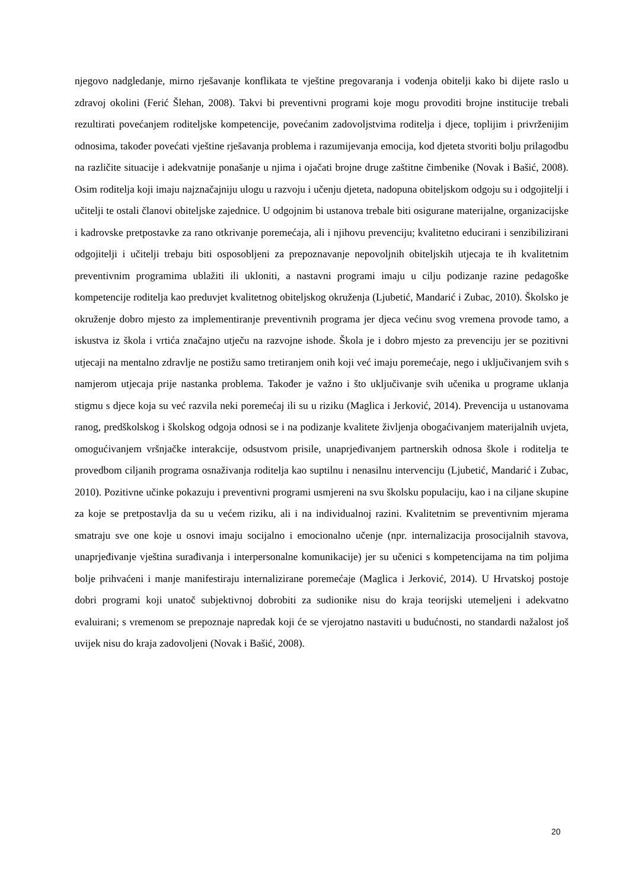njegovo nadgledanje, mirno rješavanje konflikata te vještine pregovaranja i vođenja obitelji kako bi dijete raslo u zdravoj okolini (Ferić Šlehan, 2008). Takvi bi preventivni programi koje mogu provoditi brojne institucije trebali rezultirati povećanjem roditeljske kompetencije, povećanim zadovoljstvima roditelja i djece, toplijim i privrženijim odnosima, također povećati vještine rješavanja problema i razumijevanja emocija, kod djeteta stvoriti bolju prilagodbu na različite situacije i adekvatnije ponašanje u njima i ojačati brojne druge zaštitne čimbenike (Novak i Bašić, 2008). Osim roditelja koji imaju najznačajniju ulogu u razvoju i učenju djeteta, nadopuna obiteljskom odgoju su i odgojitelji i učitelji te ostali članovi obiteljske zajednice. U odgojnim bi ustanova trebale biti osigurane materijalne, organizacijske i kadrovske pretpostavke za rano otkrivanje poremećaja, ali i njihovu prevenciju; kvalitetno educirani i senzibilizirani odgojitelji i učitelji trebaju biti osposobljeni za prepoznavanje nepovoljnih obiteljskih utjecaja te ih kvalitetnim preventivnim programima ublažiti ili ukloniti, a nastavni programi imaju u cilju podizanje razine pedagoške kompetencije roditelja kao preduvjet kvalitetnog obiteljskog okruženja (Ljubetić, Mandarić i Zubac, 2010). Školsko je okruženje dobro mjesto za implementiranje preventivnih programa jer djeca većinu svog vremena provode tamo, a iskustva iz škola i vrtića značajno utječu na razvojne ishode. Škola je i dobro mjesto za prevenciju jer se pozitivni utjecaji na mentalno zdravlje ne postižu samo tretiranjem onih koji već imaju poremećaje, nego i uključivanjem svih s namjerom utjecaja prije nastanka problema. Također je važno i što uključivanje svih učenika u programe uklanja stigmu s djece koja su već razvila neki poremećaj ili su u riziku (Maglica i Jerković, 2014). Prevencija u ustanovama ranog, predškolskog i školskog odgoja odnosi se i na podizanje kvalitete življenja obogaćivanjem materijalnih uvjeta, omogućivanjem vršnjačke interakcije, odsustvom prisile, unaprjeđivanjem partnerskih odnosa škole i roditelja te provedbom ciljanih programa osnaživanja roditelja kao suptilnu i nenasilnu intervenciju (Ljubetić, Mandarić i Zubac, 2010). Pozitivne učinke pokazuju i preventivni programi usmjereni na svu školsku populaciju, kao i na ciljane skupine za koje se pretpostavlja da su u većem riziku, ali i na individualnoj razini. Kvalitetnim se preventivnim mjerama smatraju sve one koje u osnovi imaju socijalno i emocionalno učenje (npr. internalizacija prosocijalnih stavova, unaprjeđivanje vještina surađivanja i interpersonalne komunikacije) jer su učenici s kompetencijama na tim poljima bolje prihvaćeni i manje manifestiraju internalizirane poremećaje (Maglica i Jerković, 2014). U Hrvatskoj postoje dobri programi koji unatoč subjektivnoj dobrobiti za sudionike nisu do kraja teorijski utemeljeni i adekvatno evaluirani; s vremenom se prepoznaje napredak koji će se vjerojatno nastaviti u budućnosti, no standardi nažalost još uvijek nisu do kraja zadovoljeni (Novak i Bašić, 2008).
20